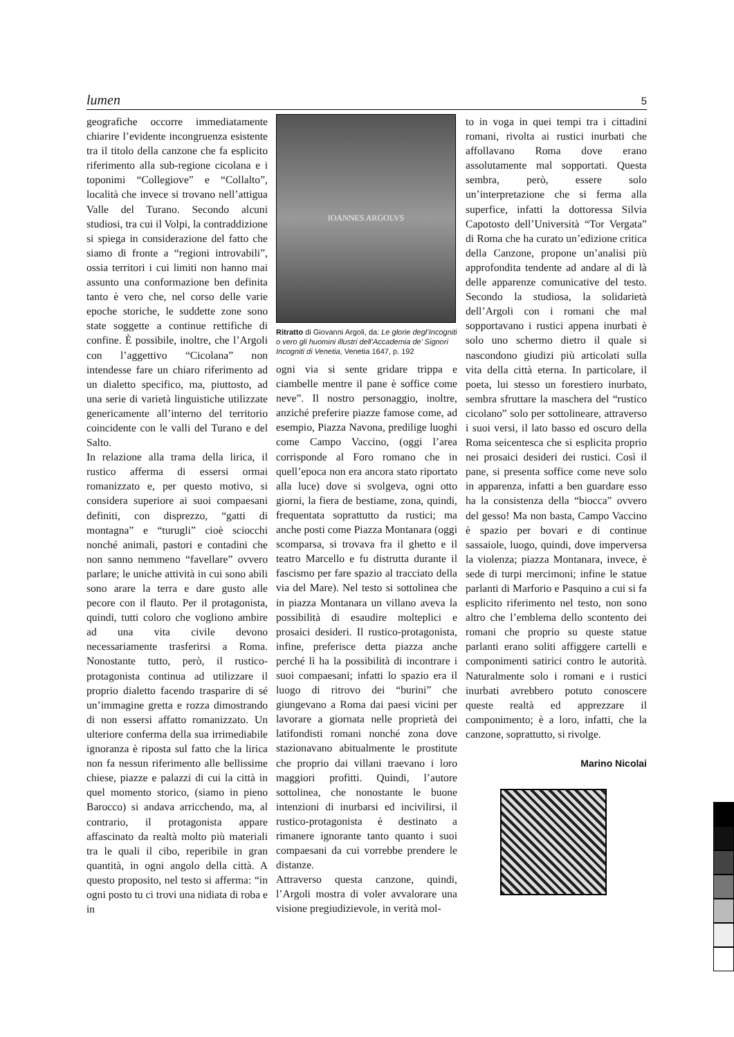lumen 5
geografiche occorre immediatamente chiarire l’evidente incongruenza esistente tra il titolo della canzone che fa esplicito riferimento alla sub-regione cicolana e i toponimi “Collegiove” e “Collalto”, località che invece si trovano nell’attigua Valle del Turano. Secondo alcuni studiosi, tra cui il Volpi, la contraddizione si spiega in considerazione del fatto che siamo di fronte a “regioni introvabili”, ossia territori i cui limiti non hanno mai assunto una conformazione ben definita tanto è vero che, nel corso delle varie epoche storiche, le suddette zone sono state soggette a continue rettifiche di confine. È possibile, inoltre, che l’Argoli con l’aggettivo “Cicolana” non intendesse fare un chiaro riferimento ad un dialetto specifico, ma, piuttosto, ad una serie di varietà linguistiche utilizzate genericamente all’interno del territorio coincidente con le valli del Turano e del Salto.
In relazione alla trama della lirica, il rustico afferma di essersi ormai romanizzato e, per questo motivo, si considera superiore ai suoi compaesani definiti, con disprezzo, “gatti di montagna” e “turugli” cioè sciocchi nonché animali, pastori e contadini che non sanno nemmeno “favellare” ovvero parlare; le uniche attività in cui sono abili sono arare la terra e dare gusto alle pecore con il flauto. Per il protagonista, quindi, tutti coloro che vogliono ambire ad una vita civile devono necessariamente trasferirsi a Roma. Nonostante tutto, però, il rustico-protagonista continua ad utilizzare il proprio dialetto facendo trasparire di sé un’immagine gretta e rozza dimostrando di non essersi affatto romanizzato. Un ulteriore conferma della sua irrimediabile ignoranza è riposta sul fatto che la lirica non fa nessun riferimento alle bellissime chiese, piazze e palazzi di cui la città in quel momento storico, (siamo in pieno Barocco) si andava arricchendo, ma, al contrario, il protagonista appare affascinato da realtà molto più materiali tra le quali il cibo, reperibile in gran quantità, in ogni angolo della città. A questo proposito, nel testo si afferma: “in ogni posto tu ci trovi una nidiata di roba e in
IOANNES ARGOLVS
Ritratto di Giovanni Argoli, da: Le glorie degl’Incogniti o vero gli huomini illustri dell’Accademia de’ Signori Incogniti di Venetia, Venetia 1647, p. 192
ogni via si sente gridare trippa e ciambelle mentre il pane è soffice come neve”. Il nostro personaggio, inoltre, anziché preferire piazze famose come, ad esempio, Piazza Navona, predilige luoghi come Campo Vaccino, (oggi l’area corrisponde al Foro romano che in quell’epoca non era ancora stato riportato alla luce) dove si svolgeva, ogni otto giorni, la fiera de bestiame, zona, quindi, frequentata soprattutto da rustici; ma anche posti come Piazza Montanara (oggi scomparsa, si trovava fra il ghetto e il teatro Marcello e fu distrutta durante il fascismo per fare spazio al tracciato della via del Mare). Nel testo si sottolinea che in piazza Montanara un villano aveva la possibilità di esaudire molteplici e prosaici desideri. Il rustico-protagonista, infine, preferisce detta piazza anche perché lì ha la possibilità di incontrare i suoi compaesani; infatti lo spazio era il luogo di ritrovo dei “burini” che giungevano a Roma dai paesi vicini per lavorare a giornata nelle proprietà dei latifondisti romani nonché zona dove stazionavano abitualmente le prostitute che proprio dai villani traevano i loro maggiori profitti. Quindi, l’autore sottolinea, che nonostante le buone intenzioni di inurbarsi ed incivilirsi, il rustico-protagonista è destinato a rimanere ignorante tanto quanto i suoi compaesani da cui vorrebbe prendere le distanze.
Attraverso questa canzone, quindi, l’Argoli mostra di voler avvalorare una visione pregiudizievole, in verità mol-
to in voga in quei tempi tra i cittadini romani, rivolta ai rustici inurbati che affollavano Roma dove erano assolutamente mal sopportati. Questa sembra, però, essere solo un’interpretazione che si ferma alla superfice, infatti la dottoressa Silvia Capotosto dell’Università “Tor Vergata” di Roma che ha curato un’edizione critica della Canzone, propone un’analisi più approfondita tendente ad andare al di là delle apparenze comunicative del testo. Secondo la studiosa, la solidarietà dell’Argoli con i romani che mal sopportavano i rustici appena inurbati è solo uno schermo dietro il quale si nascondono giudizi più articolati sulla vita della città eterna. In particolare, il poeta, lui stesso un forestiero inurbato, sembra sfruttare la maschera del “rustico cicolano” solo per sottolineare, attraverso i suoi versi, il lato basso ed oscuro della Roma seicentesca che si esplicita proprio nei prosaici desideri dei rustici. Così il pane, si presenta soffice come neve solo in apparenza, infatti a ben guardare esso ha la consistenza della “biocca” ovvero del gesso! Ma non basta, Campo Vaccino è spazio per bovari e di continue sassaiole, luogo, quindi, dove imperversa la violenza; piazza Montanara, invece, è sede di turpi mercimoni; infine le statue parlanti di Marforio e Pasquino a cui si fa esplicito riferimento nel testo, non sono altro che l’emblema dello scontento dei romani che proprio su queste statue parlanti erano soliti affiggere cartelli e componimenti satirici contro le autorità. Naturalmente solo i romani e i rustici inurbati avrebbero potuto conoscere queste realtà ed apprezzare il componimento; è a loro, infatti, che la canzone, soprattutto, si rivolge.
Marino Nicolai